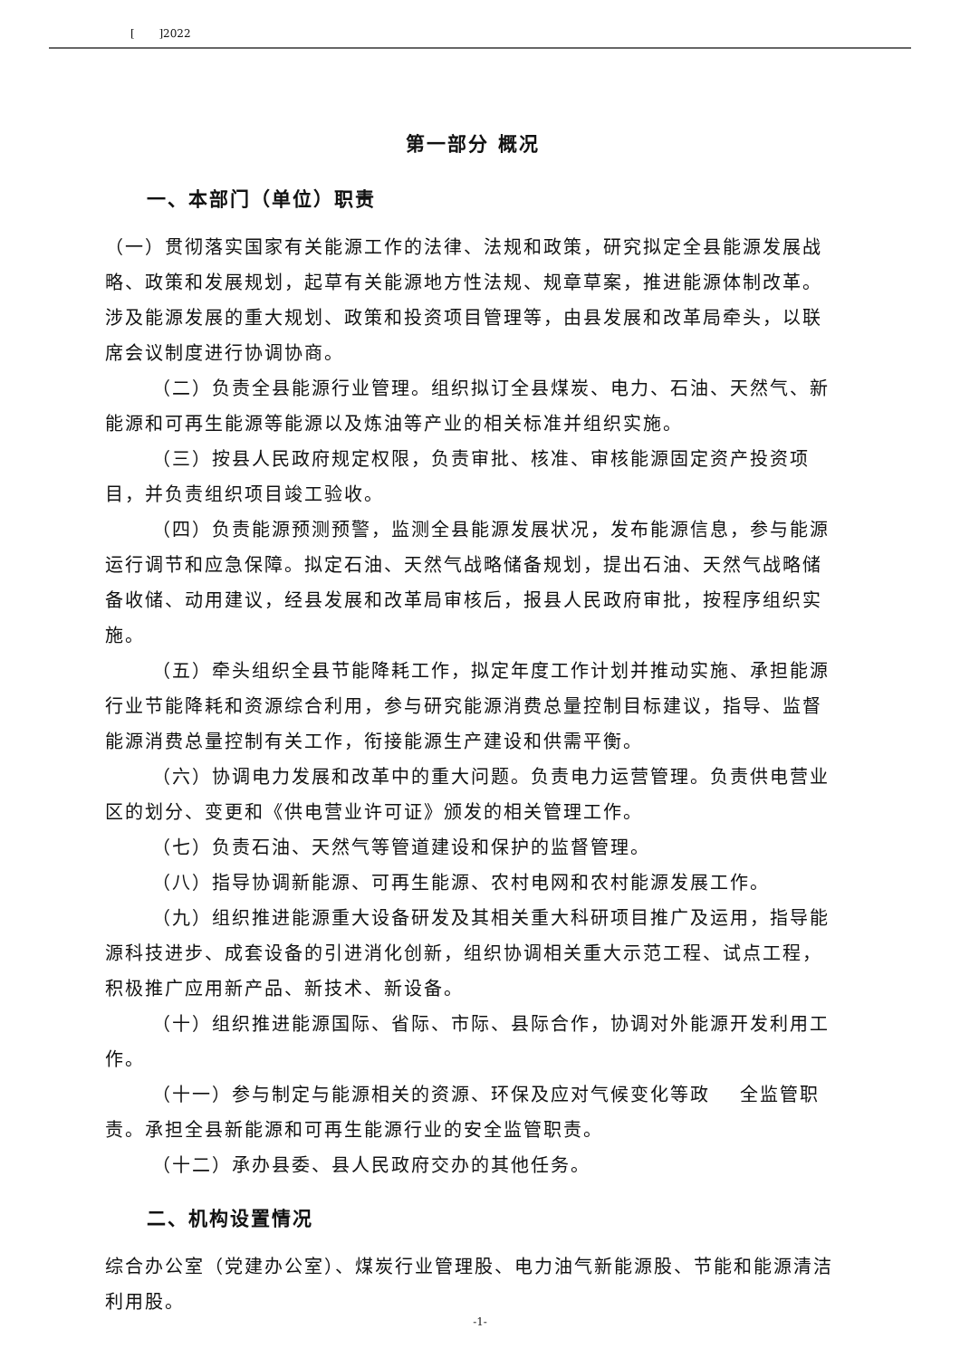[ ]2022
第一部分 概况
一、本部门（单位）职责
（一）贯彻落实国家有关能源工作的法律、法规和政策，研究拟定全县能源发展战略、政策和发展规划，起草有关能源地方性法规、规章草案，推进能源体制改革。涉及能源发展的重大规划、政策和投资项目管理等，由县发展和改革局牵头，以联席会议制度进行协调协商。
（二）负责全县能源行业管理。组织拟订全县煤炭、电力、石油、天然气、新能源和可再生能源等能源以及炼油等产业的相关标准并组织实施。
（三）按县人民政府规定权限，负责审批、核准、审核能源固定资产投资项目，并负责组织项目竣工验收。
（四）负责能源预测预警，监测全县能源发展状况，发布能源信息，参与能源运行调节和应急保障。拟定石油、天然气战略储备规划，提出石油、天然气战略储备收储、动用建议，经县发展和改革局审核后，报县人民政府审批，按程序组织实施。
（五）牵头组织全县节能降耗工作，拟定年度工作计划并推动实施、承担能源行业节能降耗和资源综合利用，参与研究能源消费总量控制目标建议，指导、监督能源消费总量控制有关工作，衔接能源生产建设和供需平衡。
（六）协调电力发展和改革中的重大问题。负责电力运营管理。负责供电营业区的划分、变更和《供电营业许可证》颁发的相关管理工作。
（七）负责石油、天然气等管道建设和保护的监督管理。
（八）指导协调新能源、可再生能源、农村电网和农村能源发展工作。
（九）组织推进能源重大设备研发及其相关重大科研项目推广及运用，指导能源科技进步、成套设备的引进消化创新，组织协调相关重大示范工程、试点工程，积极推广应用新产品、新技术、新设备。
（十）组织推进能源国际、省际、市际、县际合作，协调对外能源开发利用工作。
（十一）参与制定与能源相关的资源、环保及应对气候变化等政 全监管职责。承担全县新能源和可再生能源行业的安全监管职责。
（十二）承办县委、县人民政府交办的其他任务。
二、机构设置情况
综合办公室（党建办公室）、煤炭行业管理股、电力油气新能源股、节能和能源清洁利用股。
-1-